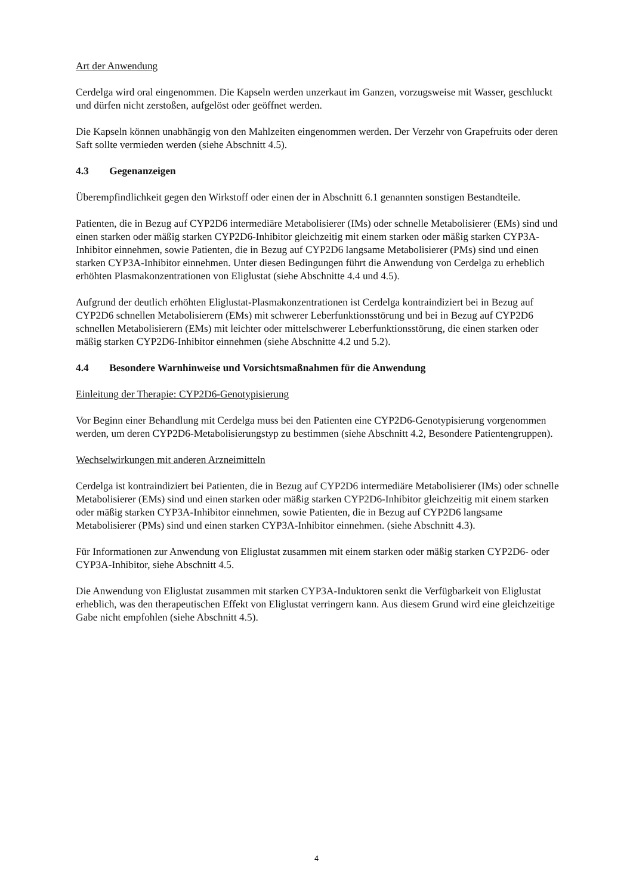Art der Anwendung
Cerdelga wird oral eingenommen. Die Kapseln werden unzerkaut im Ganzen, vorzugsweise mit Wasser, geschluckt und dürfen nicht zerstoßen, aufgelöst oder geöffnet werden.
Die Kapseln können unabhängig von den Mahlzeiten eingenommen werden. Der Verzehr von Grapefruits oder deren Saft sollte vermieden werden (siehe Abschnitt 4.5).
4.3 Gegenanzeigen
Überempfindlichkeit gegen den Wirkstoff oder einen der in Abschnitt 6.1 genannten sonstigen Bestandteile.
Patienten, die in Bezug auf CYP2D6 intermediäre Metabolisierer (IMs) oder schnelle Metabolisierer (EMs) sind und einen starken oder mäßig starken CYP2D6-Inhibitor gleichzeitig mit einem starken oder mäßig starken CYP3A-Inhibitor einnehmen, sowie Patienten, die in Bezug auf CYP2D6 langsame Metabolisierer (PMs) sind und einen starken CYP3A-Inhibitor einnehmen. Unter diesen Bedingungen führt die Anwendung von Cerdelga zu erheblich erhöhten Plasmakonzentrationen von Eliglustat (siehe Abschnitte 4.4 und 4.5).
Aufgrund der deutlich erhöhten Eliglustat-Plasmakonzentrationen ist Cerdelga kontraindiziert bei in Bezug auf CYP2D6 schnellen Metabolisierern (EMs) mit schwerer Leberfunktionsstörung und bei in Bezug auf CYP2D6 schnellen Metabolisierern (EMs) mit leichter oder mittelschwerer Leberfunktionsstörung, die einen starken oder mäßig starken CYP2D6-Inhibitor einnehmen (siehe Abschnitte 4.2 und 5.2).
4.4 Besondere Warnhinweise und Vorsichtsmaßnahmen für die Anwendung
Einleitung der Therapie: CYP2D6-Genotypisierung
Vor Beginn einer Behandlung mit Cerdelga muss bei den Patienten eine CYP2D6-Genotypisierung vorgenommen werden, um deren CYP2D6-Metabolisierungstyp zu bestimmen (siehe Abschnitt 4.2, Besondere Patientengruppen).
Wechselwirkungen mit anderen Arzneimitteln
Cerdelga ist kontraindiziert bei Patienten, die in Bezug auf CYP2D6 intermediäre Metabolisierer (IMs) oder schnelle Metabolisierer (EMs) sind und einen starken oder mäßig starken CYP2D6-Inhibitor gleichzeitig mit einem starken oder mäßig starken CYP3A-Inhibitor einnehmen, sowie Patienten, die in Bezug auf CYP2D6 langsame Metabolisierer (PMs) sind und einen starken CYP3A-Inhibitor einnehmen. (siehe Abschnitt 4.3).
Für Informationen zur Anwendung von Eliglustat zusammen mit einem starken oder mäßig starken CYP2D6- oder CYP3A-Inhibitor, siehe Abschnitt 4.5.
Die Anwendung von Eliglustat zusammen mit starken CYP3A-Induktoren senkt die Verfügbarkeit von Eliglustat erheblich, was den therapeutischen Effekt von Eliglustat verringern kann. Aus diesem Grund wird eine gleichzeitige Gabe nicht empfohlen (siehe Abschnitt 4.5).
4